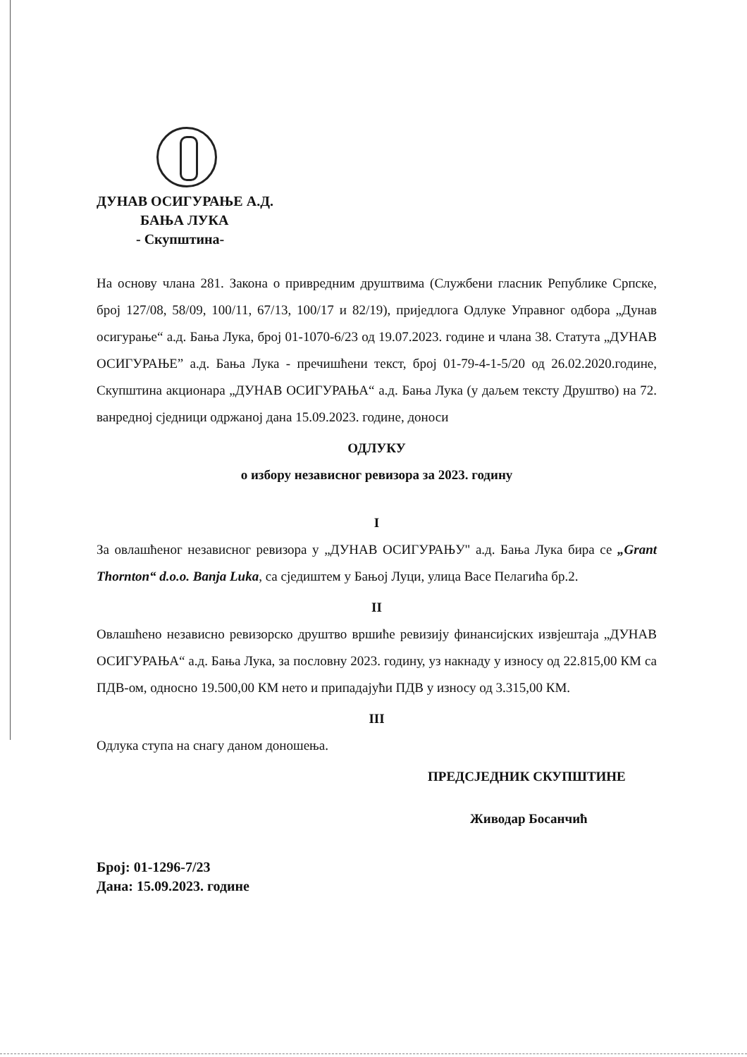ДУНАВ ОСИГУРАЊЕ А.Д.
БАЊА ЛУКА
- Скупштина-
На основу члана 281. Закона о привредним друштвима (Службени гласник Републике Српске, број 127/08, 58/09, 100/11, 67/13, 100/17 и 82/19), приједлога Одлуке Управног одбора „Дунав осигурање“ а.д. Бања Лука, број 01-1070-6/23 од 19.07.2023. године и члана 38. Статута „ДУНАВ ОСИГУРАЊЕ” а.д. Бања Лука - пречишћени текст, број 01-79-4-1-5/20 од 26.02.2020.године, Скупштина акционара „ДУНАВ ОСИГУРАЊА“ а.д. Бања Лука (у даљем тексту Друштво) на 72. ванредној сједници одржаној дана 15.09.2023. године, доноси
ОДЛУКУ
о избору независног ревизора за 2023. годину
I
За овлашћеног независног ревизора у „ДУНАВ ОСИГУРАЊУ" а.д. Бања Лука бира се „Grant Thornton“ d.o.o. Banja Luka, са сједиштем у Бањој Луци, улица Васе Пелагића бр.2.
II
Овлашћено независно ревизорско друштво вршиће ревизију финансијских извјештаја „ДУНАВ ОСИГУРАЊА“ а.д. Бања Лука, за пословну 2023. годину, уз накнаду у износу од 22.815,00 КМ са ПДВ-ом, односно 19.500,00 КМ нето и припадајући ПДВ у износу од 3.315,00 КМ.
III
Одлука ступа на снагу даном доношења.
ПРЕДСЈЕДНИК СКУПШТИНЕ
Живодар Босанчић
Број: 01-1296-7/23
Дана: 15.09.2023. године